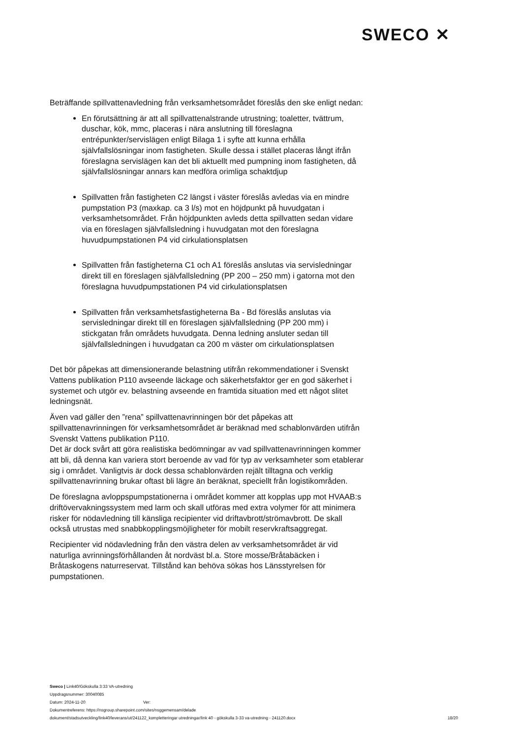SWECO ✕
Beträffande spillvattenavledning från verksamhetsområdet föreslås den ske enligt nedan:
En förutsättning är att all spillvattenalstrande utrustning; toaletter, tvättrum, duschar, kök, mmc, placeras i nära anslutning till föreslagna entrépunkter/servislägen enligt Bilaga 1 i syfte att kunna erhålla självfallslösningar inom fastigheten. Skulle dessa i stället placeras långt ifrån föreslagna servislägen kan det bli aktuellt med pumpning inom fastigheten, då självfallslösningar annars kan medföra orimliga schaktdjup
Spillvatten från fastigheten C2 längst i väster föreslås avledas via en mindre pumpstation P3 (maxkap. ca 3 l/s) mot en höjdpunkt på huvudgatan i verksamhetsområdet. Från höjdpunkten avleds detta spillvatten sedan vidare via en föreslagen självfallsledning i huvudgatan mot den föreslagna huvudpumpstationen P4 vid cirkulationsplatsen
Spillvatten från fastigheterna C1 och A1 föreslås anslutas via servisledningar direkt till en föreslagen självfallsledning (PP 200 – 250 mm) i gatorna mot den föreslagna huvudpumpstationen P4 vid cirkulationsplatsen
Spillvatten från verksamhetsfastigheterna Ba - Bd föreslås anslutas via servisledningar direkt till en föreslagen självfallsledning (PP 200 mm) i stickgatan från områdets huvudgata. Denna ledning ansluter sedan till självfallsledningen i huvudgatan ca 200 m väster om cirkulationsplatsen
Det bör påpekas att dimensionerande belastning utifrån rekommendationer i Svenskt Vattens publikation P110 avseende läckage och säkerhetsfaktor ger en god säkerhet i systemet och utgör ev. belastning avseende en framtida situation med ett något slitet ledningsnät.
Även vad gäller den ”rena” spillvattenavrinningen bör det påpekas att spillvattenavrinningen för verksamhetsområdet är beräknad med schablonvärden utifrån Svenskt Vattens publikation P110.
Det är dock svårt att göra realistiska bedömningar av vad spillvattenavrinningen kommer att bli, då denna kan variera stort beroende av vad för typ av verksamheter som etablerar sig i området. Vanligtvis är dock dessa schablonvärden rejält tilltagna och verklig spillvattenavrinning brukar oftast bli lägre än beräknat, speciellt från logistikområden.
De föreslagna avloppspumpstationerna i området kommer att kopplas upp mot HVAAB:s driftövervakningssystem med larm och skall utföras med extra volymer för att minimera risker för nödavledning till känsliga recipienter vid driftavbrott/strömavbrott. De skall också utrustas med snabbkopplingsmöjligheter för mobilt reservkraftsaggregat.
Recipienter vid nödavledning från den västra delen av verksamhetsområdet är vid naturliga avrinningsförhållanden åt nordväst bl.a. Store mosse/Bråtabäcken i Bråtaskogens naturreservat. Tillstånd kan behöva sökas hos Länsstyrelsen för pumpstationen.
Sweco | Link40/Gökskulla 3:33 VA-utredning
Uppdragsnummer: 30040085
Datum: 2024-11-20 Ver:
Dokumentreferens: https://nsgroup.sharepoint.com/sites/nsggemensam/delade
dokument/stadsutveckling/link40/leverans/ut/241122_kompletteringar utredningar/link 40 - gökskulla 3-33 va-utredning - 241120.docx 18/20